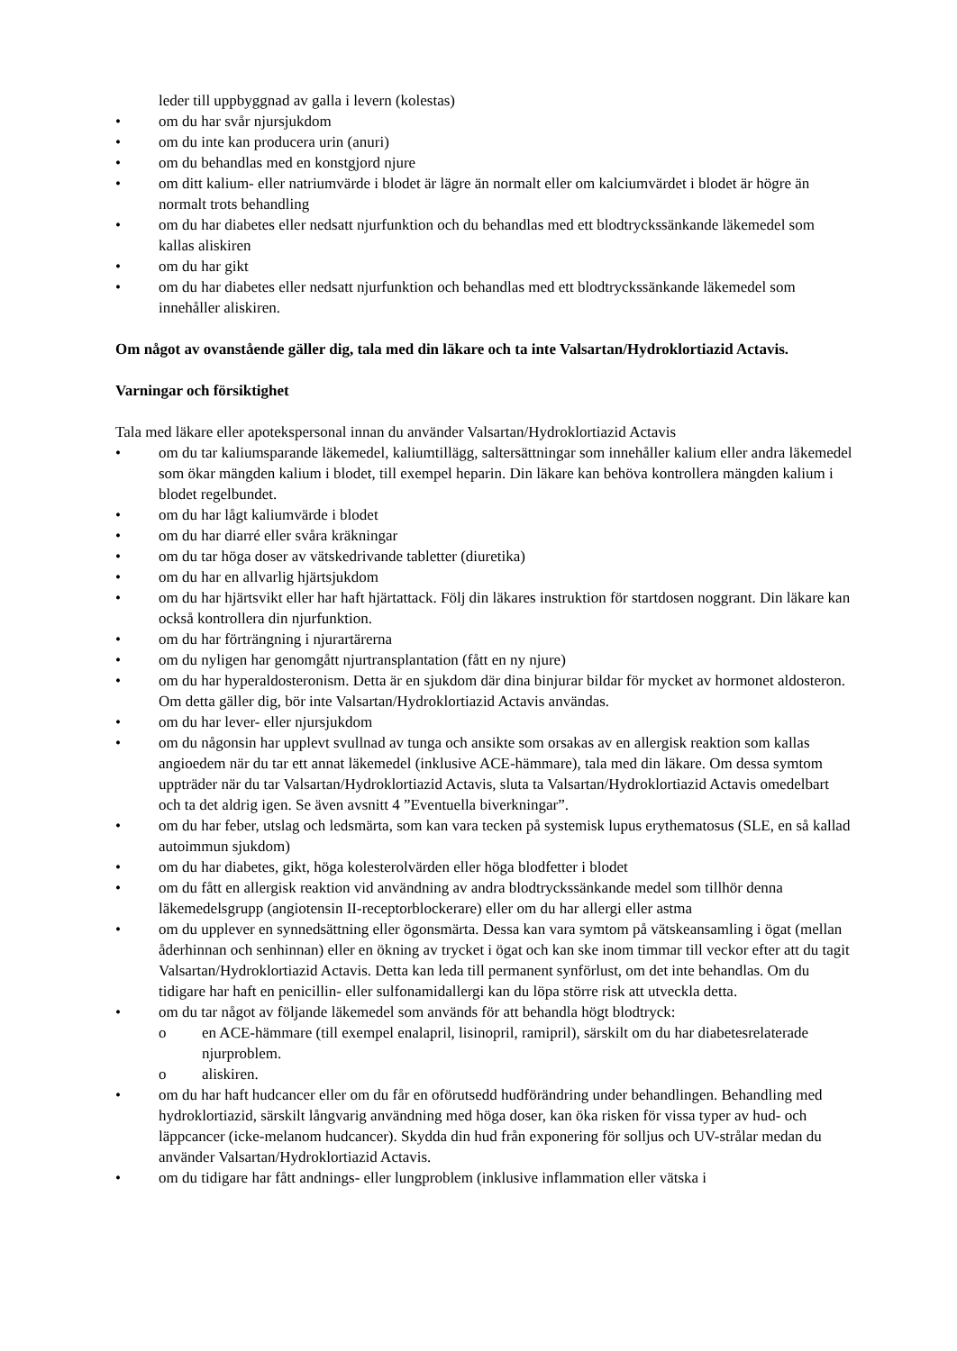leder till uppbyggnad av galla i levern (kolestas)
• om du har svår njursjukdom
• om du inte kan producera urin (anuri)
• om du behandlas med en konstgjord njure
• om ditt kalium- eller natriumvärde i blodet är lägre än normalt eller om kalciumvärdet i blodet är högre än normalt trots behandling
• om du har diabetes eller nedsatt njurfunktion och du behandlas med ett blodtryckssänkande läkemedel som kallas aliskiren
• om du har gikt
• om du har diabetes eller nedsatt njurfunktion och behandlas med ett blodtryckssänkande läkemedel som innehåller aliskiren.
Om något av ovanstående gäller dig, tala med din läkare och ta inte Valsartan/Hydroklortiazid Actavis.
Varningar och försiktighet
Tala med läkare eller apotekspersonal innan du använder Valsartan/Hydroklortiazid Actavis
• om du tar kaliumsparande läkemedel, kaliumtillägg, saltersättningar som innehåller kalium eller andra läkemedel som ökar mängden kalium i blodet, till exempel heparin. Din läkare kan behöva kontrollera mängden kalium i blodet regelbundet.
• om du har lågt kaliumvärde i blodet
• om du har diarré eller svåra kräkningar
• om du tar höga doser av vätskedrivande tabletter (diuretika)
• om du har en allvarlig hjärtsjukdom
• om du har hjärtsvikt eller har haft hjärtattack. Följ din läkares instruktion för startdosen noggrant. Din läkare kan också kontrollera din njurfunktion.
• om du har förträngning i njurartärerna
• om du nyligen har genomgått njurtransplantation (fått en ny njure)
• om du har hyperaldosteronism. Detta är en sjukdom där dina binjurar bildar för mycket av hormonet aldosteron. Om detta gäller dig, bör inte Valsartan/Hydroklortiazid Actavis användas.
• om du har lever- eller njursjukdom
• om du någonsin har upplevt svullnad av tunga och ansikte som orsakas av en allergisk reaktion som kallas angioedem när du tar ett annat läkemedel (inklusive ACE-hämmare), tala med din läkare. Om dessa symtom uppträder när du tar Valsartan/Hydroklortiazid Actavis, sluta ta Valsartan/Hydroklortiazid Actavis omedelbart och ta det aldrig igen. Se även avsnitt 4 ”Eventuella biverkningar”.
• om du har feber, utslag och ledsmärta, som kan vara tecken på systemisk lupus erythematosus (SLE, en så kallad autoimmun sjukdom)
• om du har diabetes, gikt, höga kolesterolvärden eller höga blodfetter i blodet
• om du fått en allergisk reaktion vid användning av andra blodtryckssänkande medel som tillhör denna läkemedelsgrupp (angiotensin II-receptorblockerare) eller om du har allergi eller astma
• om du upplever en synnedsättning eller ögonsmärta. Dessa kan vara symtom på vätskeansamling i ögat (mellan åderhinnan och senhinnan) eller en ökning av trycket i ögat och kan ske inom timmar till veckor efter att du tagit Valsartan/Hydroklortiazid Actavis. Detta kan leda till permanent synförlust, om det inte behandlas. Om du tidigare har haft en penicillin- eller sulfonamidallergi kan du löpa större risk att utveckla detta.
• om du tar något av följande läkemedel som används för att behandla högt blodtryck:
o en ACE-hämmare (till exempel enalapril, lisinopril, ramipril), särskilt om du har diabetesrelaterade njurproblem.
o aliskiren.
• om du har haft hudcancer eller om du får en oförutsedd hudförändring under behandlingen. Behandling med hydroklortiazid, särskilt långvarig användning med höga doser, kan öka risken för vissa typer av hud- och läppcancer (icke-melanom hudcancer). Skydda din hud från exponering för solljus och UV-strålar medan du använder Valsartan/Hydroklortiazid Actavis.
• om du tidigare har fått andnings- eller lungproblem (inklusive inflammation eller vätska i